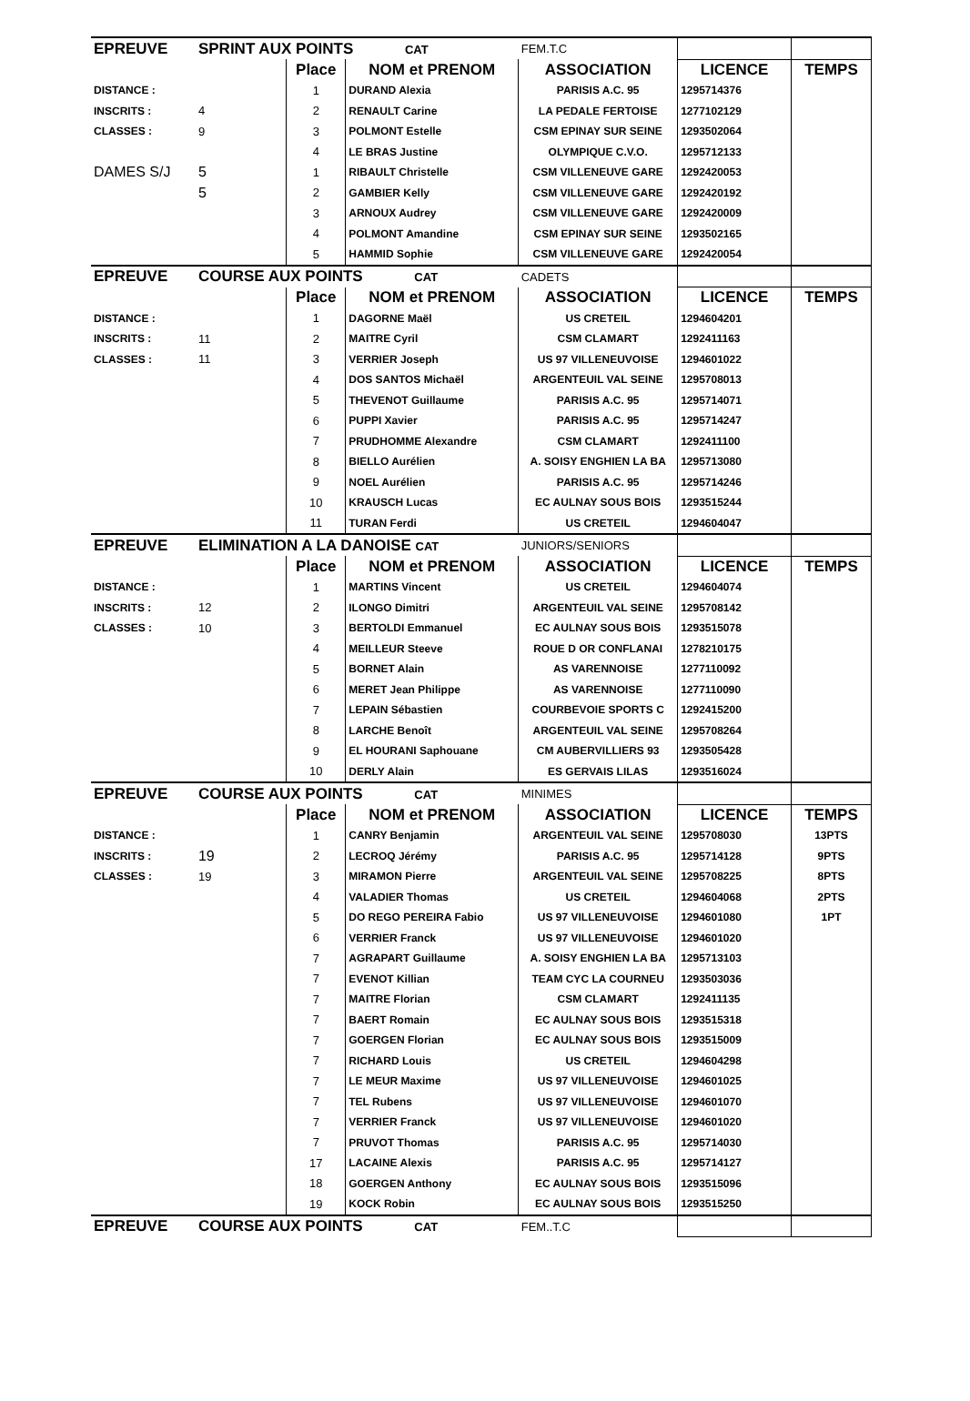| EPREUVE | SPRINT AUX POINTS CAT | | | FEM.T.C | | |
| | | Place | NOM et PRENOM | ASSOCIATION | LICENCE | TEMPS |
| DISTANCE : | | 1 | DURAND Alexia | PARISIS A.C. 95 | 1295714376 | |
| INSCRITS : | 4 | 2 | RENAULT Carine | LA PEDALE FERTOISE | 1277102129 | |
| CLASSES : | 9 | 3 | POLMONT Estelle | CSM EPINAY SUR SEINE | 1293502064 | |
| | | 4 | LE BRAS Justine | OLYMPIQUE C.V.O. | 1295712133 | |
| DAMES S/J | 5 | 1 | RIBAULT Christelle | CSM VILLENEUVE GARE | 1292420053 | |
| | 5 | 2 | GAMBIER Kelly | CSM VILLENEUVE GARE | 1292420192 | |
| | | 3 | ARNOUX Audrey | CSM VILLENEUVE GARE | 1292420009 | |
| | | 4 | POLMONT Amandine | CSM EPINAY SUR SEINE | 1293502165 | |
| | | 5 | HAMMID Sophie | CSM VILLENEUVE GARE | 1292420054 | |
| EPREUVE | COURSE AUX POINTS CAT | | | CADETS | | |
| | | Place | NOM et PRENOM | ASSOCIATION | LICENCE | TEMPS |
| DISTANCE : | | 1 | DAGORNE Maël | US CRETEIL | 1294604201 | |
| INSCRITS : | 11 | 2 | MAITRE Cyril | CSM CLAMART | 1292411163 | |
| CLASSES : | 11 | 3 | VERRIER Joseph | US 97 VILLENEUVOISE | 1294601022 | |
| | | 4 | DOS SANTOS Michaël | ARGENTEUIL VAL SEINE | 1295708013 | |
| | | 5 | THEVENOT Guillaume | PARISIS A.C. 95 | 1295714071 | |
| | | 6 | PUPPI Xavier | PARISIS A.C. 95 | 1295714247 | |
| | | 7 | PRUDHOMME Alexandre | CSM CLAMART | 1292411100 | |
| | | 8 | BIELLO Aurélien | A. SOISY ENGHIEN LA BA | 1295713080 | |
| | | 9 | NOEL Aurélien | PARISIS A.C. 95 | 1295714246 | |
| | | 10 | KRAUSCH Lucas | EC AULNAY SOUS BOIS | 1293515244 | |
| | | 11 | TURAN Ferdi | US CRETEIL | 1294604047 | |
| EPREUVE | ELIMINATION A LA DANOISE CAT | | | JUNIORS/SENIORS | | |
| | | Place | NOM et PRENOM | ASSOCIATION | LICENCE | TEMPS |
| DISTANCE : | | 1 | MARTINS Vincent | US CRETEIL | 1294604074 | |
| INSCRITS : | 12 | 2 | ILONGO Dimitri | ARGENTEUIL VAL SEINE | 1295708142 | |
| CLASSES : | 10 | 3 | BERTOLDI Emmanuel | EC AULNAY SOUS BOIS | 1293515078 | |
| | | 4 | MEILLEUR Steeve | ROUE D OR CONFLANAI | 1278210175 | |
| | | 5 | BORNET Alain | AS VARENNOISE | 1277110092 | |
| | | 6 | MERET Jean Philippe | AS VARENNOISE | 1277110090 | |
| | | 7 | LEPAIN Sébastien | COURBEVOIE SPORTS C | 1292415200 | |
| | | 8 | LARCHE Benoît | ARGENTEUIL VAL SEINE | 1295708264 | |
| | | 9 | EL HOURANI Saphouane | CM AUBERVILLIERS 93 | 1293505428 | |
| | | 10 | DERLY Alain | ES GERVAIS LILAS | 1293516024 | |
| EPREUVE | COURSE AUX POINTS CAT | | | MINIMES | | |
| | | Place | NOM et PRENOM | ASSOCIATION | LICENCE | TEMPS |
| DISTANCE : | | 1 | CANRY Benjamin | ARGENTEUIL VAL SEINE | 1295708030 | 13PTS |
| INSCRITS : | 19 | 2 | LECROQ Jérémy | PARISIS A.C. 95 | 1295714128 | 9PTS |
| CLASSES : | 19 | 3 | MIRAMON Pierre | ARGENTEUIL VAL SEINE | 1295708225 | 8PTS |
| | | 4 | VALADIER Thomas | US CRETEIL | 1294604068 | 2PTS |
| | | 5 | DO REGO PEREIRA Fabio | US 97 VILLENEUVOISE | 1294601080 | 1PT |
| | | 6 | VERRIER Franck | US 97 VILLENEUVOISE | 1294601020 | |
| | | 7 | AGRAPART Guillaume | A. SOISY ENGHIEN LA BA | 1295713103 | |
| | | 7 | EVENOT Killian | TEAM CYC LA COURNEU | 1293503036 | |
| | | 7 | MAITRE Florian | CSM CLAMART | 1292411135 | |
| | | 7 | BAERT Romain | EC AULNAY SOUS BOIS | 1293515318 | |
| | | 7 | GOERGEN Florian | EC AULNAY SOUS BOIS | 1293515009 | |
| | | 7 | RICHARD Louis | US CRETEIL | 1294604298 | |
| | | 7 | LE MEUR Maxime | US 97 VILLENEUVOISE | 1294601025 | |
| | | 7 | TEL Rubens | US 97 VILLENEUVOISE | 1294601070 | |
| | | 7 | VERRIER Franck | US 97 VILLENEUVOISE | 1294601020 | |
| | | 7 | PRUVOT Thomas | PARISIS A.C. 95 | 1295714030 | |
| | | 17 | LACAINE Alexis | PARISIS A.C. 95 | 1295714127 | |
| | | 18 | GOERGEN Anthony | EC AULNAY SOUS BOIS | 1293515096 | |
| | | 19 | KOCK Robin | EC AULNAY SOUS BOIS | 1293515250 | |
| EPREUVE | COURSE AUX POINTS CAT | | | FEM..T.C | | |